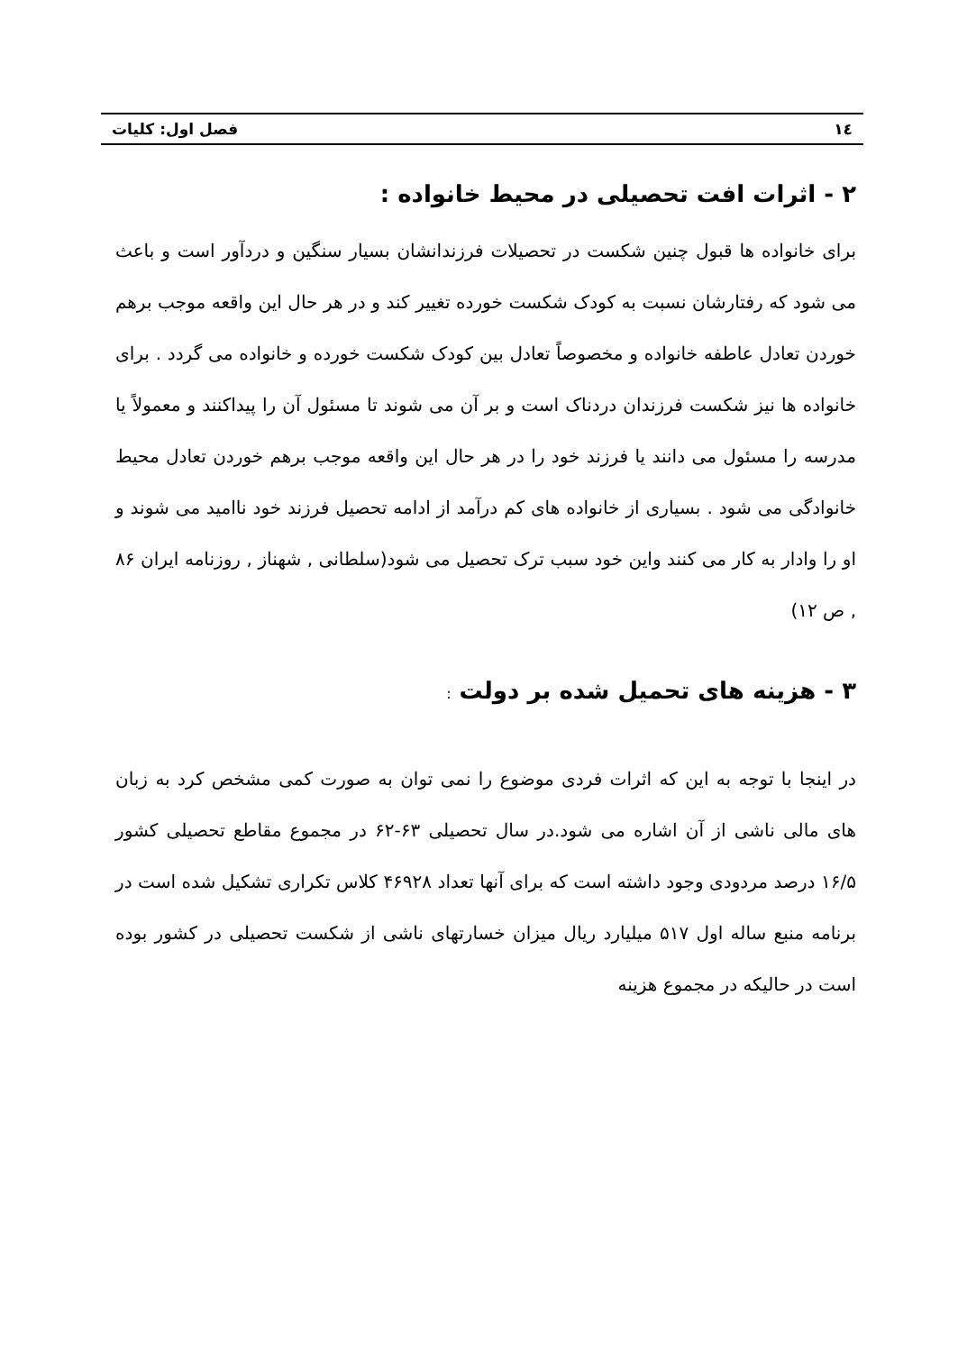١٤ فصل اول: کلیات
۲ - اثرات افت تحصیلی در محیط خانواده :
برای خانواده ها قبول چنین شکست در تحصیلات فرزندانشان بسیار سنگین و دردآور است و باعث می شود که رفتارشان نسبت به کودک شکست خورده تغییر کند و در هر حال این واقعه موجب برهم خوردن تعادل عاطفه خانواده و مخصوصاً تعادل بین کودک شکست خورده و خانواده می گردد . برای خانواده ها نیز شکست فرزندان دردناک است و بر آن می شوند تا مسئول آن را پیداکنند و معمولاً یا مدرسه را مسئول می دانند یا فرزند خود را در هر حال این واقعه موجب برهم خوردن تعادل محیط خانوادگی می شود . بسیاری از خانواده های کم درآمد از ادامه تحصیل فرزند خود ناامید می شوند و او را وادار به کار می کنند واین خود سبب ترک تحصیل می شود(سلطانی , شهناز , روزنامه ایران ۸۶ , ص ۱۲)
۳ - هزینه های تحمیل شده بر دولت :
در اینجا با توجه به این که اثرات فردی موضوع را نمی توان به صورت کمی مشخص کرد به زبان های مالی ناشی از آن اشاره می شود.در سال تحصیلی ۶۳-۶۲ در مجموع مقاطع تحصیلی کشور ۱۶/۵ درصد مردودی وجود داشته است که برای آنها تعداد ۴۶۹۲۸ کلاس تکراری تشکیل شده است در برنامه منبع ساله اول ۵۱۷ میلیارد ریال میزان خسارتهای ناشی از شکست تحصیلی در کشور بوده است در حالیکه در مجموع هزینه